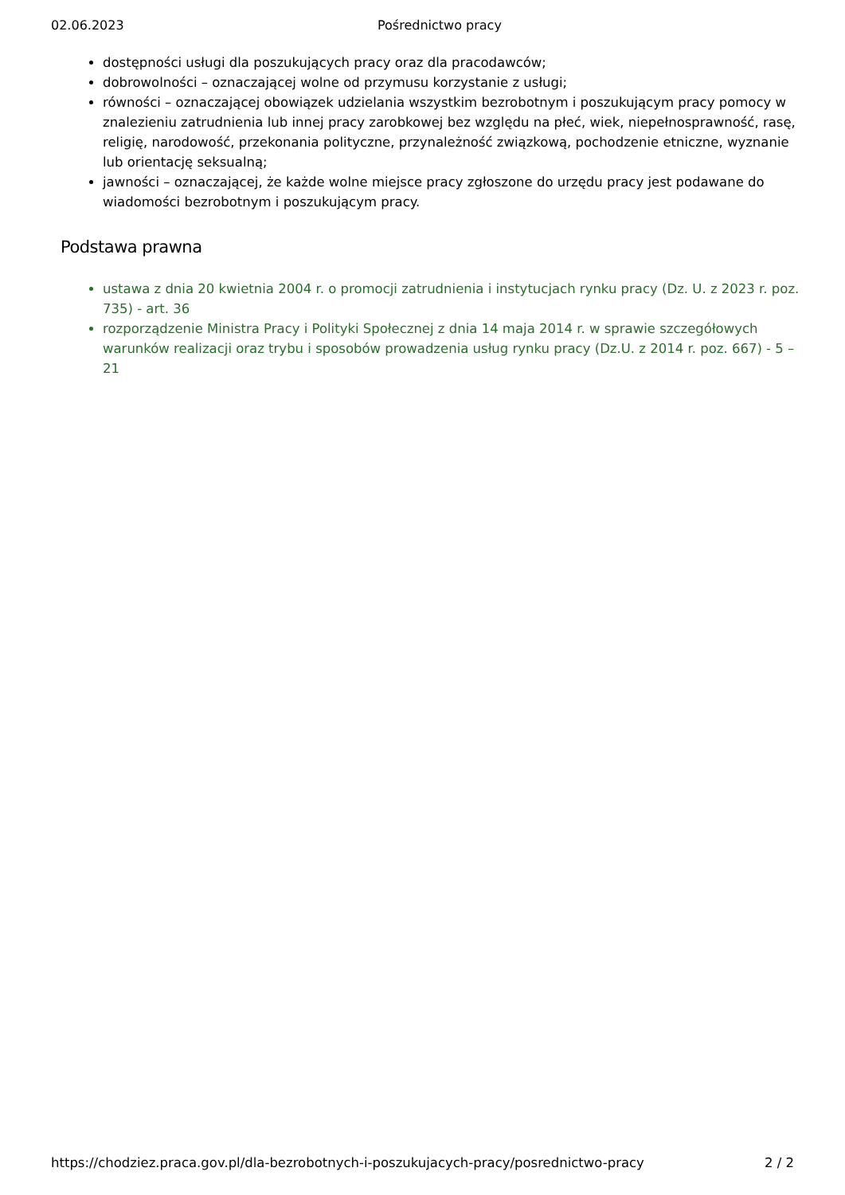02.06.2023 Pośrednictwo pracy
dostępności usługi dla poszukujących pracy oraz dla pracodawców;
dobrowolności – oznaczającej wolne od przymusu korzystanie z usługi;
równości – oznaczającej obowiązek udzielania wszystkim bezrobotnym i poszukującym pracy pomocy w znalezieniu zatrudnienia lub innej pracy zarobkowej bez względu na płeć, wiek, niepełnosprawność, rasę, religię, narodowość, przekonania polityczne, przynależność związkową, pochodzenie etniczne, wyznanie lub orientację seksualną;
jawności – oznaczającej, że każde wolne miejsce pracy zgłoszone do urzędu pracy jest podawane do wiadomości bezrobotnym i poszukującym pracy.
Podstawa prawna
ustawa z dnia 20 kwietnia 2004 r. o promocji zatrudnienia i instytucjach rynku pracy (Dz. U. z 2023 r. poz. 735) - art. 36
rozporządzenie Ministra Pracy i Polityki Społecznej z dnia 14 maja 2014 r. w sprawie szczegółowych warunków realizacji oraz trybu i sposobów prowadzenia usług rynku pracy (Dz.U. z 2014 r. poz. 667) - 5 – 21
https://chodziez.praca.gov.pl/dla-bezrobotnych-i-poszukujacych-pracy/posrednictwo-pracy 2 / 2